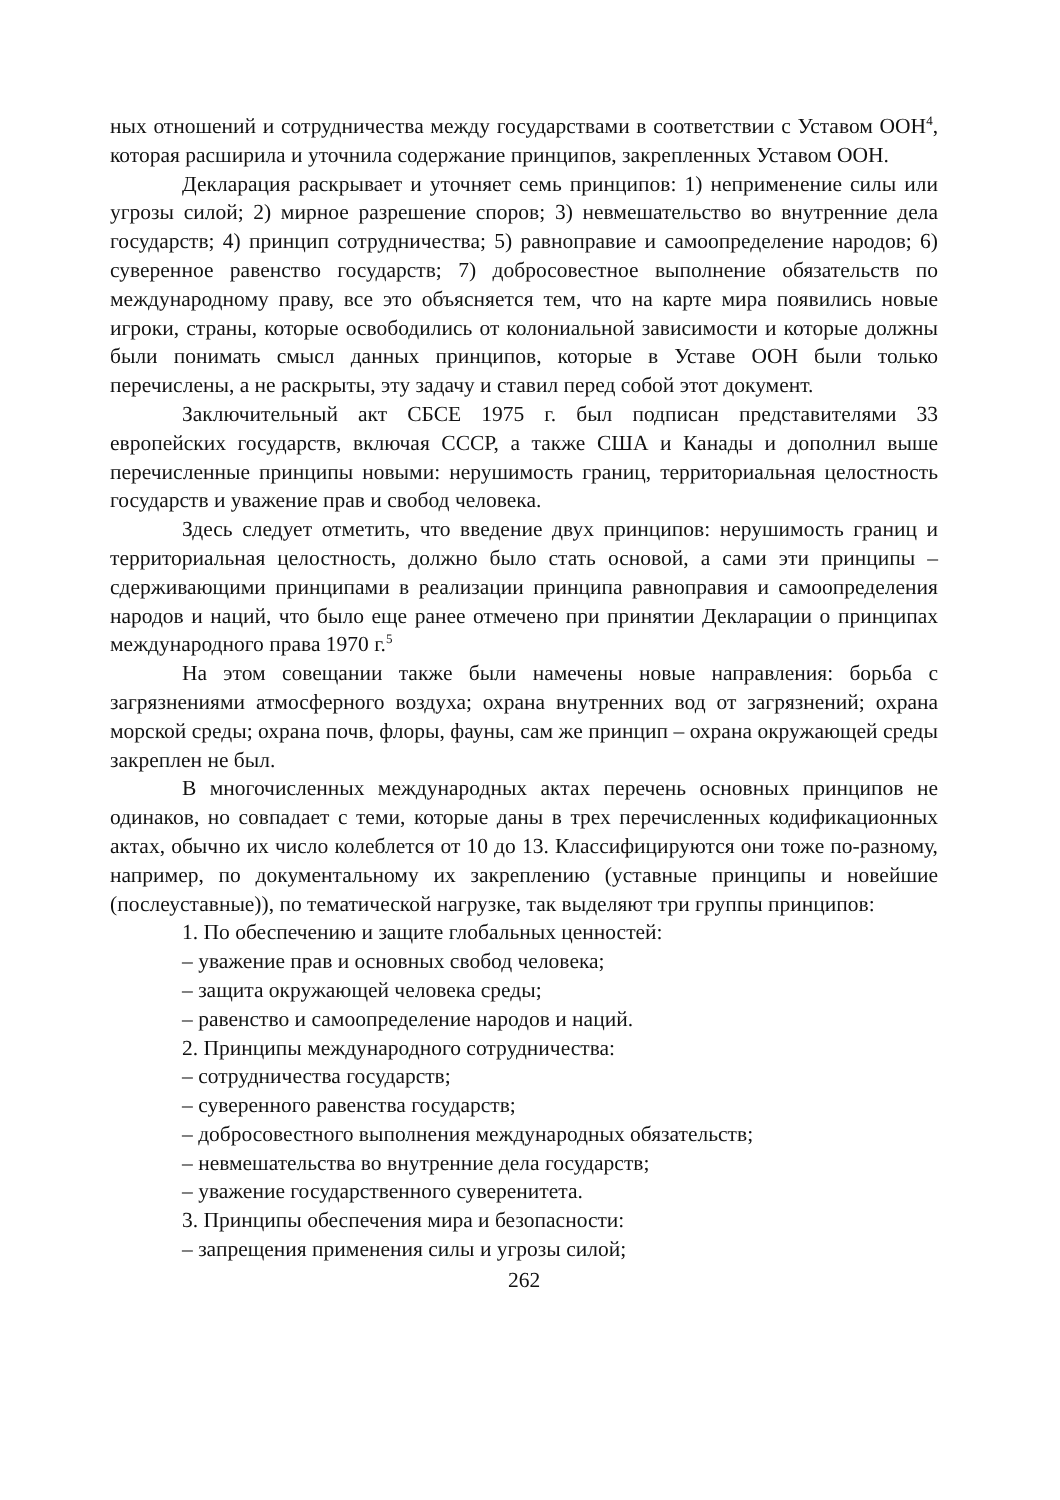ных отношений и сотрудничества между государствами в соответствии с Уставом ООН<sup>4</sup>, которая расширила и уточнила содержание принципов, закрепленных Уставом ООН.
Декларация раскрывает и уточняет семь принципов: 1) неприменение силы или угрозы силой; 2) мирное разрешение споров; 3) невмешательство во внутренние дела государств; 4) принцип сотрудничества; 5) равноправие и самоопределение народов; 6) суверенное равенство государств; 7) добросовестное выполнение обязательств по международному праву, все это объясняется тем, что на карте мира появились новые игроки, страны, которые освободились от колониальной зависимости и которые должны были понимать смысл данных принципов, которые в Уставе ООН были только перечислены, а не раскрыты, эту задачу и ставил перед собой этот документ.
Заключительный акт СБСЕ 1975 г. был подписан представителями 33 европейских государств, включая СССР, а также США и Канады и дополнил выше перечисленные принципы новыми: нерушимость границ, территориальная целостность государств и уважение прав и свобод человека.
Здесь следует отметить, что введение двух принципов: нерушимость границ и территориальная целостность, должно было стать основой, а сами эти принципы – сдерживающими принципами в реализации принципа равноправия и самоопределения народов и наций, что было еще ранее отмечено при принятии Декларации о принципах международного права 1970 г.<sup>5</sup>
На этом совещании также были намечены новые направления: борьба с загрязнениями атмосферного воздуха; охрана внутренних вод от загрязнений; охрана морской среды; охрана почв, флоры, фауны, сам же принцип – охрана окружающей среды закреплен не был.
В многочисленных международных актах перечень основных принципов не одинаков, но совпадает с теми, которые даны в трех перечисленных кодификационных актах, обычно их число колеблется от 10 до 13. Классифицируются они тоже по-разному, например, по документальному их закреплению (уставные принципы и новейшие (послеуставные)), по тематической нагрузке, так выделяют три группы принципов:
1. По обеспечению и защите глобальных ценностей:
– уважение прав и основных свобод человека;
– защита окружающей человека среды;
– равенство и самоопределение народов и наций.
2. Принципы международного сотрудничества:
– сотрудничества государств;
– суверенного равенства государств;
– добросовестного выполнения международных обязательств;
– невмешательства во внутренние дела государств;
– уважение государственного суверенитета.
3. Принципы обеспечения мира и безопасности:
– запрещения применения силы и угрозы силой;
262